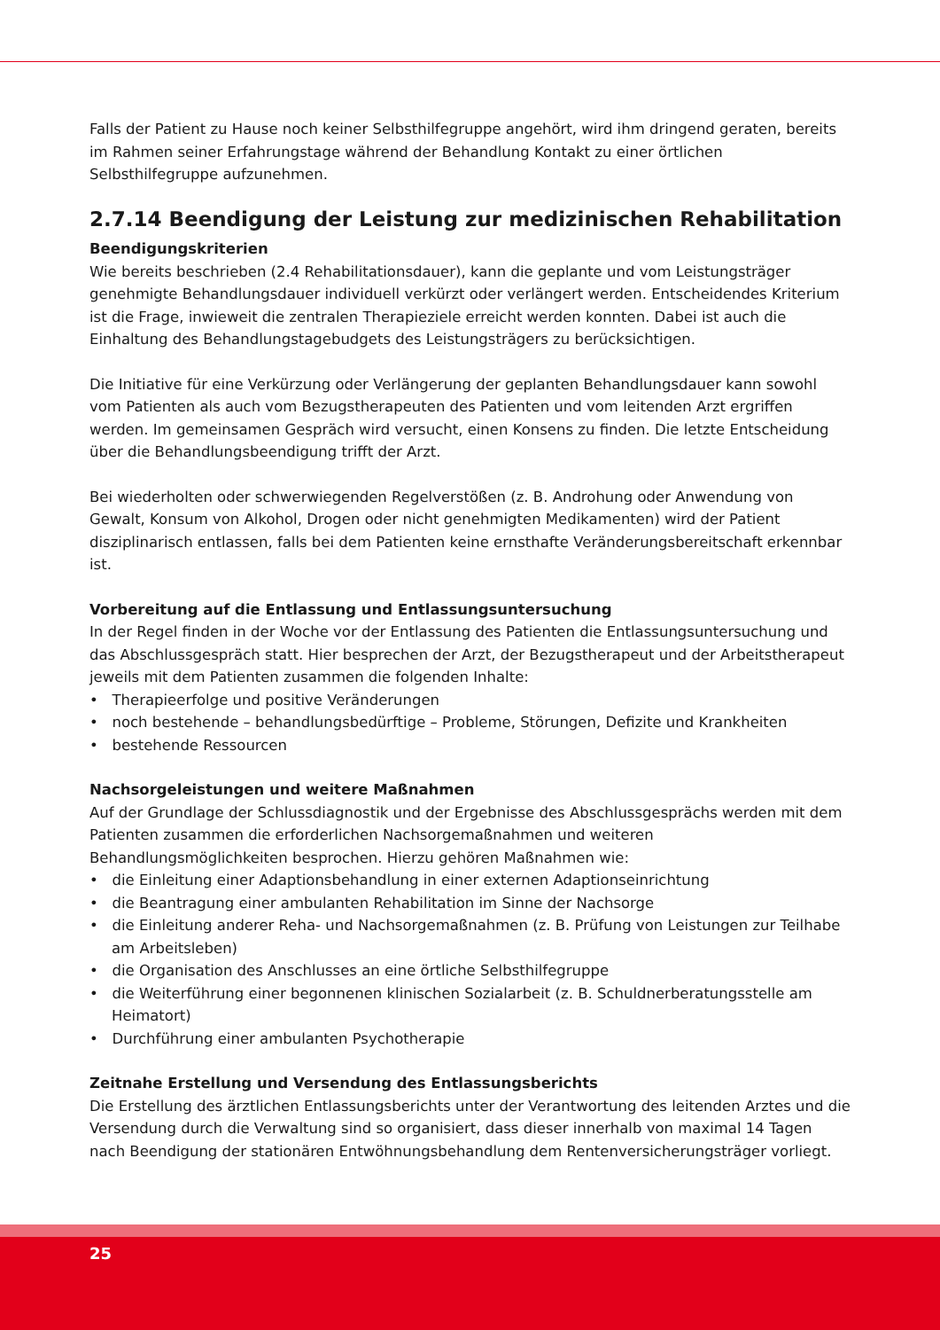Falls der Patient zu Hause noch keiner Selbsthilfegruppe angehört, wird ihm dringend geraten, bereits im Rahmen seiner Erfahrungstage während der Behandlung Kontakt zu einer örtlichen Selbsthilfegruppe aufzunehmen.
2.7.14 Beendigung der Leistung zur medizinischen Rehabilitation
Beendigungskriterien
Wie bereits beschrieben (2.4 Rehabilitationsdauer), kann die geplante und vom Leistungsträger genehmigte Behandlungsdauer individuell verkürzt oder verlängert werden. Entscheidendes Kriterium ist die Frage, inwieweit die zentralen Therapieziele erreicht werden konnten. Dabei ist auch die Einhaltung des Behandlungstagebudgets des Leistungsträgers zu berücksichtigen.
Die Initiative für eine Verkürzung oder Verlängerung der geplanten Behandlungsdauer kann sowohl vom Patienten als auch vom Bezugstherapeuten des Patienten und vom leitenden Arzt ergriffen werden. Im gemeinsamen Gespräch wird versucht, einen Konsens zu finden. Die letzte Entscheidung über die Behandlungsbeendigung trifft der Arzt.
Bei wiederholten oder schwerwiegenden Regelverstößen (z. B. Androhung oder Anwendung von Gewalt, Konsum von Alkohol, Drogen oder nicht genehmigten Medikamenten) wird der Patient disziplinarisch entlassen, falls bei dem Patienten keine ernsthafte Veränderungsbereitschaft erkennbar ist.
Vorbereitung auf die Entlassung und Entlassungsuntersuchung
In der Regel finden in der Woche vor der Entlassung des Patienten die Entlassungsuntersuchung und das Abschlussgespräch statt. Hier besprechen der Arzt, der Bezugstherapeut und der Arbeitstherapeut jeweils mit dem Patienten zusammen die folgenden Inhalte:
• Therapieerfolge und positive Veränderungen
• noch bestehende – behandlungsbedürftige – Probleme, Störungen, Defizite und Krankheiten
• bestehende Ressourcen
Nachsorgeleistungen und weitere Maßnahmen
Auf der Grundlage der Schlussdiagnostik und der Ergebnisse des Abschlussgesprächs werden mit dem Patienten zusammen die erforderlichen Nachsorgemaßnahmen und weiteren Behandlungsmöglichkeiten besprochen. Hierzu gehören Maßnahmen wie:
• die Einleitung einer Adaptionsbehandlung in einer externen Adaptionseinrichtung
• die Beantragung einer ambulanten Rehabilitation im Sinne der Nachsorge
• die Einleitung anderer Reha- und Nachsorgemaßnahmen (z. B. Prüfung von Leistungen zur Teilhabe am Arbeitsleben)
• die Organisation des Anschlusses an eine örtliche Selbsthilfegruppe
• die Weiterführung einer begonnenen klinischen Sozialarbeit (z. B. Schuldnerberatungsstelle am Heimatort)
• Durchführung einer ambulanten Psychotherapie
Zeitnahe Erstellung und Versendung des Entlassungsberichts
Die Erstellung des ärztlichen Entlassungsberichts unter der Verantwortung des leitenden Arztes und die Versendung durch die Verwaltung sind so organisiert, dass dieser innerhalb von maximal 14 Tagen nach Beendigung der stationären Entwöhnungsbehandlung dem Rentenversicherungsträger vorliegt.
25